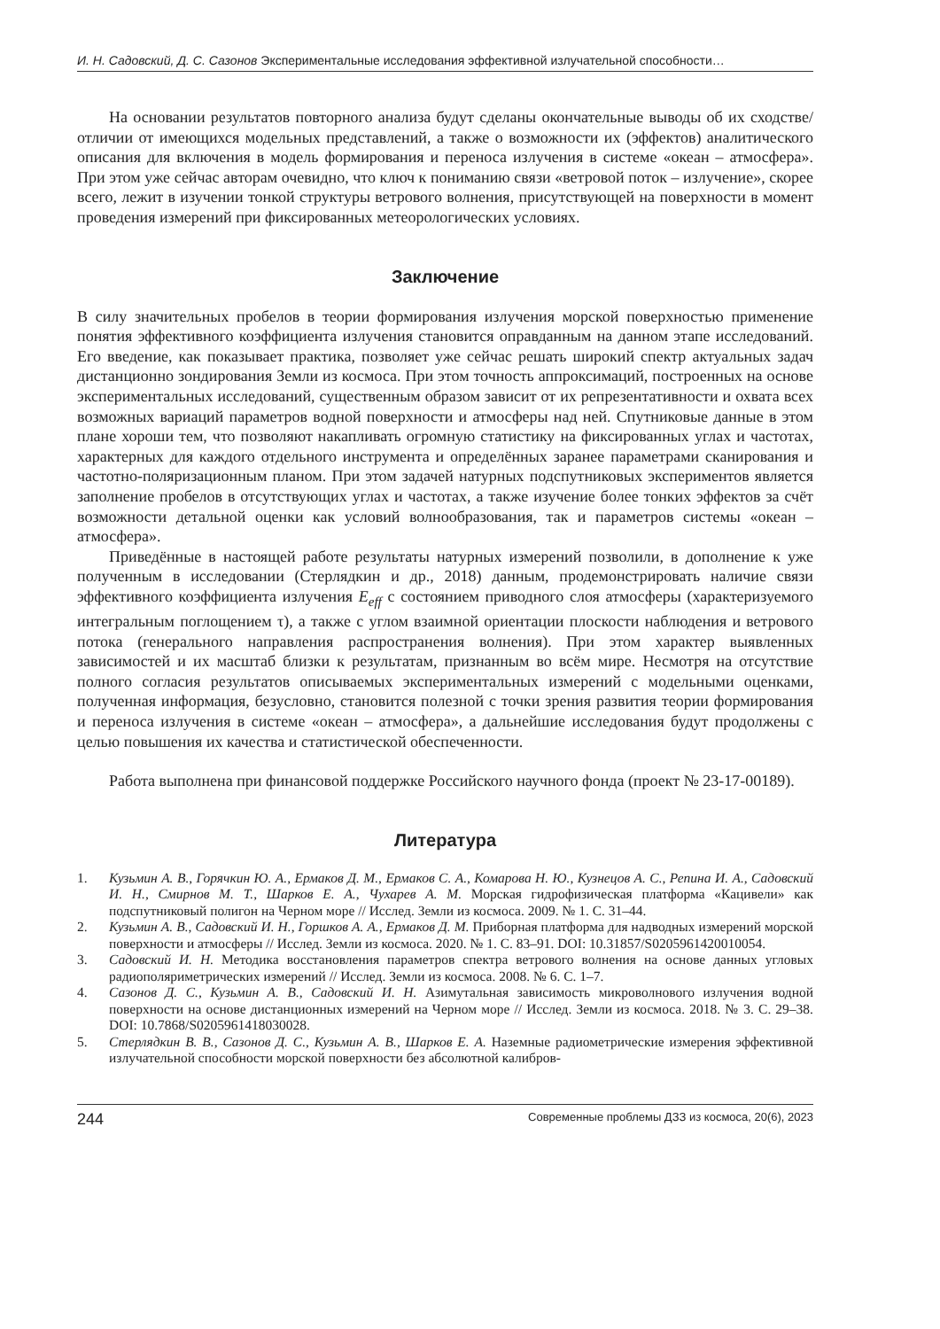И. Н. Садовский, Д. С. Сазонов Экспериментальные исследования эффективной излучательной способности…
На основании результатов повторного анализа будут сделаны окончательные выводы об их сходстве/отличии от имеющихся модельных представлений, а также о возможности их (эффектов) аналитического описания для включения в модель формирования и переноса излучения в системе «океан – атмосфера». При этом уже сейчас авторам очевидно, что ключ к пониманию связи «ветровой поток – излучение», скорее всего, лежит в изучении тонкой структуры ветрового волнения, присутствующей на поверхности в момент проведения измерений при фиксированных метеорологических условиях.
Заключение
В силу значительных пробелов в теории формирования излучения морской поверхностью применение понятия эффективного коэффициента излучения становится оправданным на данном этапе исследований. Его введение, как показывает практика, позволяет уже сейчас решать широкий спектр актуальных задач дистанционно зондирования Земли из космоса. При этом точность аппроксимаций, построенных на основе экспериментальных исследований, существенным образом зависит от их репрезентативности и охвата всех возможных вариаций параметров водной поверхности и атмосферы над ней. Спутниковые данные в этом плане хороши тем, что позволяют накапливать огромную статистику на фиксированных углах и частотах, характерных для каждого отдельного инструмента и определённых заранее параметрами сканирования и частотно-поляризационным планом. При этом задачей натурных подспутниковых экспериментов является заполнение пробелов в отсутствующих углах и частотах, а также изучение более тонких эффектов за счёт возможности детальной оценки как условий волнообразования, так и параметров системы «океан – атмосфера».
Приведённые в настоящей работе результаты натурных измерений позволили, в дополнение к уже полученным в исследовании (Стерлядкин и др., 2018) данным, продемонстрировать наличие связи эффективного коэффициента излучения E<sub>eff</sub> с состоянием приводного слоя атмосферы (характеризуемого интегральным поглощением τ), а также с углом взаимной ориентации плоскости наблюдения и ветрового потока (генерального направления распространения волнения). При этом характер выявленных зависимостей и их масштаб близки к результатам, признанным во всём мире. Несмотря на отсутствие полного согласия результатов описываемых экспериментальных измерений с модельными оценками, полученная информация, безусловно, становится полезной с точки зрения развития теории формирования и переноса излучения в системе «океан – атмосфера», а дальнейшие исследования будут продолжены с целью повышения их качества и статистической обеспеченности.
Работа выполнена при финансовой поддержке Российского научного фонда (проект № 23-17-00189).
Литература
1. Кузьмин А. В., Горячкин Ю. А., Ермаков Д. М., Ермаков С. А., Комарова Н. Ю., Кузнецов А. С., Репина И. А., Садовский И. Н., Смирнов М. Т., Шарков Е. А., Чухарев А. М. Морская гидрофизическая платформа «Кацивели» как подспутниковый полигон на Черном море // Исслед. Земли из космоса. 2009. № 1. С. 31–44.
2. Кузьмин А. В., Садовский И. Н., Горшков А. А., Ермаков Д. М. Приборная платформа для надводных измерений морской поверхности и атмосферы // Исслед. Земли из космоса. 2020. № 1. С. 83–91. DOI: 10.31857/S0205961420010054.
3. Садовский И. Н. Методика восстановления параметров спектра ветрового волнения на основе данных угловых радиополяриметрических измерений // Исслед. Земли из космоса. 2008. № 6. С. 1–7.
4. Сазонов Д. С., Кузьмин А. В., Садовский И. Н. Азимутальная зависимость микроволнового излучения водной поверхности на основе дистанционных измерений на Черном море // Исслед. Земли из космоса. 2018. № 3. С. 29–38. DOI: 10.7868/S0205961418030028.
5. Стерлядкин В. В., Сазонов Д. С., Кузьмин А. В., Шарков Е. А. Наземные радиометрические измерения эффективной излучательной способности морской поверхности без абсолютной калибров-
244 Современные проблемы ДЗЗ из космоса, 20(6), 2023